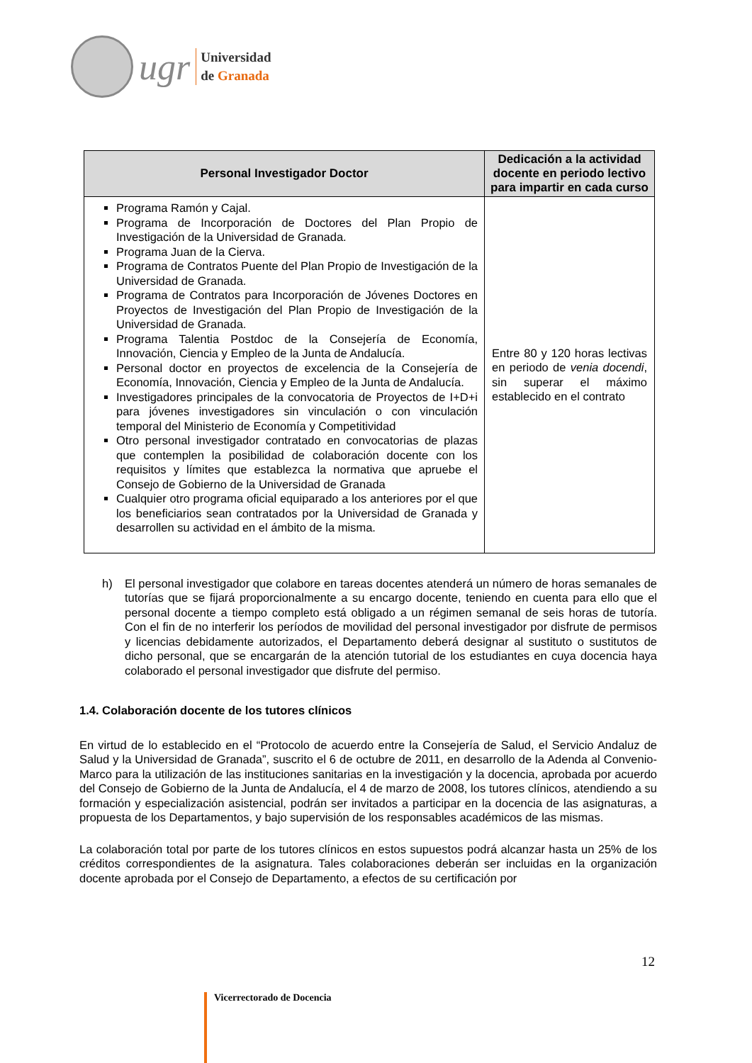ugr
Universidad
de Granada
| Personal Investigador Doctor | Dedicación a la actividad docente en periodo lectivo para impartir en cada curso |
| --- | --- |
| Programa Ramón y Cajal. Programa de Incorporación de Doctores del Plan Propio de Investigación de la Universidad de Granada. Programa Juan de la Cierva. Programa de Contratos Puente del Plan Propio de Investigación de la Universidad de Granada. Programa de Contratos para Incorporación de Jóvenes Doctores en Proyectos de Investigación del Plan Propio de Investigación de la Universidad de Granada. Programa Talentia Postdoc de la Consejería de Economía, Innovación, Ciencia y Empleo de la Junta de Andalucía. Personal doctor en proyectos de excelencia de la Consejería de Economía, Innovación, Ciencia y Empleo de la Junta de Andalucía. Investigadores principales de la convocatoria de Proyectos de I+D+i para jóvenes investigadores sin vinculación o con vinculación temporal del Ministerio de Economía y Competitividad Otro personal investigador contratado en convocatorias de plazas que contemplen la posibilidad de colaboración docente con los requisitos y límites que establezca la normativa que apruebe el Consejo de Gobierno de la Universidad de Granada Cualquier otro programa oficial equiparado a los anteriores por el que los beneficiarios sean contratados por la Universidad de Granada y desarrollen su actividad en el ámbito de la misma. | Entre 80 y 120 horas lectivas en periodo de venia docendi , sin superar el máximo establecido en el contrato |
h) El personal investigador que colabore en tareas docentes atenderá un número de horas semanales de tutorías que se fijará proporcionalmente a su encargo docente, teniendo en cuenta para ello que el personal docente a tiempo completo está obligado a un régimen semanal de seis horas de tutoría. Con el fin de no interferir los períodos de movilidad del personal investigador por disfrute de permisos y licencias debidamente autorizados, el Departamento deberá designar al sustituto o sustitutos de dicho personal, que se encargarán de la atención tutorial de los estudiantes en cuya docencia haya colaborado el personal investigador que disfrute del permiso.
1.4. Colaboración docente de los tutores clínicos
En virtud de lo establecido en el “Protocolo de acuerdo entre la Consejería de Salud, el Servicio Andaluz de Salud y la Universidad de Granada”, suscrito el 6 de octubre de 2011, en desarrollo de la Adenda al Convenio-Marco para la utilización de las instituciones sanitarias en la investigación y la docencia, aprobada por acuerdo del Consejo de Gobierno de la Junta de Andalucía, el 4 de marzo de 2008, los tutores clínicos, atendiendo a su formación y especialización asistencial, podrán ser invitados a participar en la docencia de las asignaturas, a propuesta de los Departamentos, y bajo supervisión de los responsables académicos de las mismas.
La colaboración total por parte de los tutores clínicos en estos supuestos podrá alcanzar hasta un 25% de los créditos correspondientes de la asignatura. Tales colaboraciones deberán ser incluidas en la organización docente aprobada por el Consejo de Departamento, a efectos de su certificación por
12
Vicerrectorado de Docencia